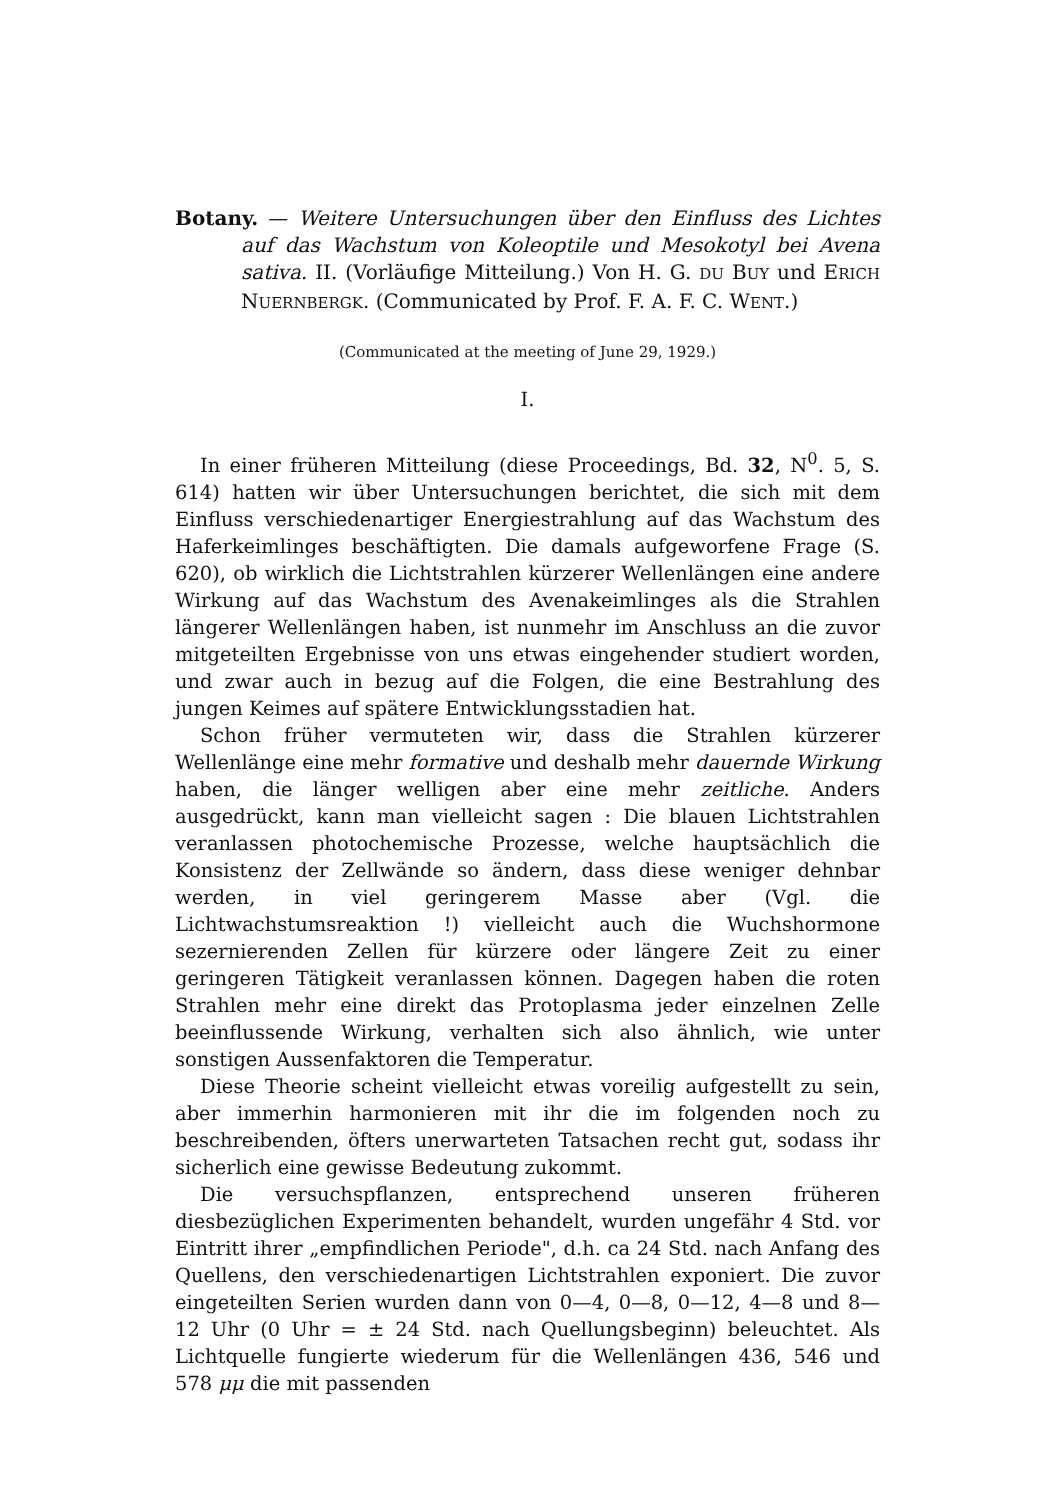Botany. — Weitere Untersuchungen über den Einfluss des Lichtes auf das Wachstum von Koleoptile und Mesokotyl bei Avena sativa. II. (Vorläufige Mitteilung.) Von H. G. DU BUY und ERICH NUERNBERGK. (Communicated by Prof. F. A. F. C. WENT.)
(Communicated at the meeting of June 29, 1929.)
I.
In einer früheren Mitteilung (diese Proceedings, Bd. 32, N<sup>0</sup>. 5, S. 614) hatten wir über Untersuchungen berichtet, die sich mit dem Einfluss verschiedenartiger Energiestrahlung auf das Wachstum des Haferkeimlinges beschäftigten. Die damals aufgeworfene Frage (S. 620), ob wirklich die Lichtstrahlen kürzerer Wellenlängen eine andere Wirkung auf das Wachstum des Avenakeimlinges als die Strahlen längerer Wellenlängen haben, ist nunmehr im Anschluss an die zuvor mitgeteilten Ergebnisse von uns etwas eingehender studiert worden, und zwar auch in bezug auf die Folgen, die eine Bestrahlung des jungen Keimes auf spätere Entwicklungsstadien hat.
Schon früher vermuteten wir, dass die Strahlen kürzerer Wellenlänge eine mehr formative und deshalb mehr dauernde Wirkung haben, die länger welligen aber eine mehr zeitliche. Anders ausgedrückt, kann man vielleicht sagen : Die blauen Lichtstrahlen veranlassen photochemische Prozesse, welche hauptsächlich die Konsistenz der Zellwände so ändern, dass diese weniger dehnbar werden, in viel geringerem Masse aber (Vgl. die Lichtwachstumsreaktion !) vielleicht auch die Wuchshormone sezernierenden Zellen für kürzere oder längere Zeit zu einer geringeren Tätigkeit veranlassen können. Dagegen haben die roten Strahlen mehr eine direkt das Protoplasma jeder einzelnen Zelle beeinflussende Wirkung, verhalten sich also ähnlich, wie unter sonstigen Aussenfaktoren die Temperatur.
Diese Theorie scheint vielleicht etwas voreilig aufgestellt zu sein, aber immerhin harmonieren mit ihr die im folgenden noch zu beschreibenden, öfters unerwarteten Tatsachen recht gut, sodass ihr sicherlich eine gewisse Bedeutung zukommt.
Die versuchspflanzen, entsprechend unseren früheren diesbezüglichen Experimenten behandelt, wurden ungefähr 4 Std. vor Eintritt ihrer „empfindlichen Periode", d.h. ca 24 Std. nach Anfang des Quellens, den verschiedenartigen Lichtstrahlen exponiert. Die zuvor eingeteilten Serien wurden dann von 0—4, 0—8, 0—12, 4—8 und 8—12 Uhr (0 Uhr = ± 24 Std. nach Quellungsbeginn) beleuchtet. Als Lichtquelle fungierte wiederum für die Wellenlängen 436, 546 und 578 μμ die mit passenden